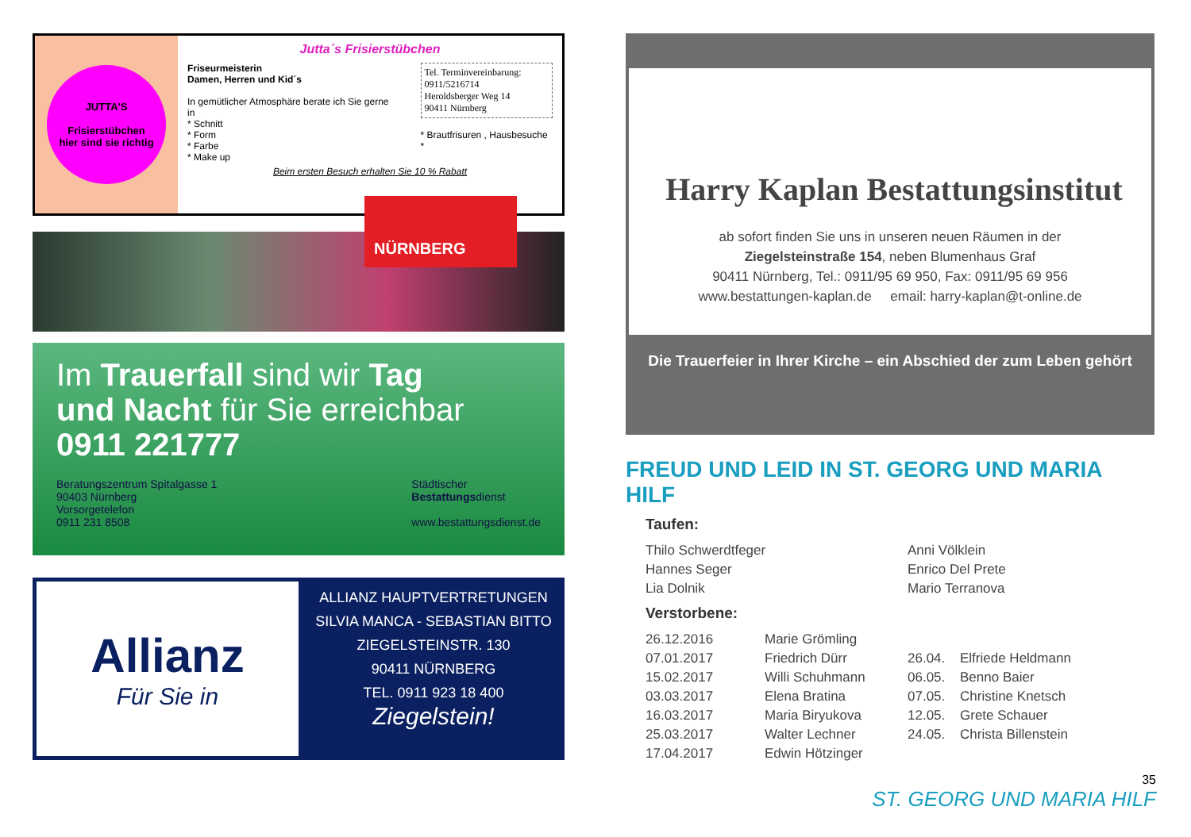JUTTA'S
Frisierstübchen
hier sind sie richtig
Jutta´s Frisierstübchen
Friseurmeisterin
Damen, Herren und Kid´s
In gemütlicher Atmosphäre berate ich Sie gerne in
* Schnitt
* Form
* Farbe
* Make up
Tel. Terminvereinbarung:
0911/5216714
Heroldsberger Weg 14
90411 Nürnberg
* Brautfrisuren , Hausbesuche *
Beim ersten Besuch erhalten Sie 10 % Rabatt
NÜRNBERG
Im Trauerfall sind wir Tag
und Nacht für Sie erreichbar
0911 221777
Beratungszentrum Spitalgasse 1
90403 Nürnberg
Vorsorgetelefon
0911 231 8508
Städtischer
Bestattungsdienst
www.bestattungsdienst.de
Allianz
Für Sie in
ALLIANZ HAUPTVERTRETUNGEN
SILVIA MANCA - SEBASTIAN BITTO
ZIEGELSTEINSTR. 130
90411 NÜRNBERG
TEL. 0911 923 18 400
Ziegelstein!
Harry Kaplan Bestattungsinstitut
ab sofort finden Sie uns in unseren neuen Räumen in der
Ziegelsteinstraße 154, neben Blumenhaus Graf
90411 Nürnberg, Tel.: 0911/95 69 950, Fax: 0911/95 69 956
www.bestattungen-kaplan.de email: harry-kaplan@t-online.de
Die Trauerfeier in Ihrer Kirche – ein Abschied der zum Leben gehört
FREUD UND LEID IN ST. GEORG UND MARIA HILF
Taufen:
| Thilo Schwerdtfeger | Anni Völklein |
| Hannes Seger | Enrico Del Prete |
| Lia Dolnik | Mario Terranova |
Verstorbene:
| 26.12.2016 | Marie Grömling | | |
| 07.01.2017 | Friedrich Dürr | 26.04. | Elfriede Heldmann |
| 15.02.2017 | Willi Schuhmann | 06.05. | Benno Baier |
| 03.03.2017 | Elena Bratina | 07.05. | Christine Knetsch |
| 16.03.2017 | Maria Biryukova | 12.05. | Grete Schauer |
| 25.03.2017 | Walter Lechner | 24.05. | Christa Billenstein |
| 17.04.2017 | Edwin Hötzinger | | |
35
ST. GEORG UND MARIA HILF